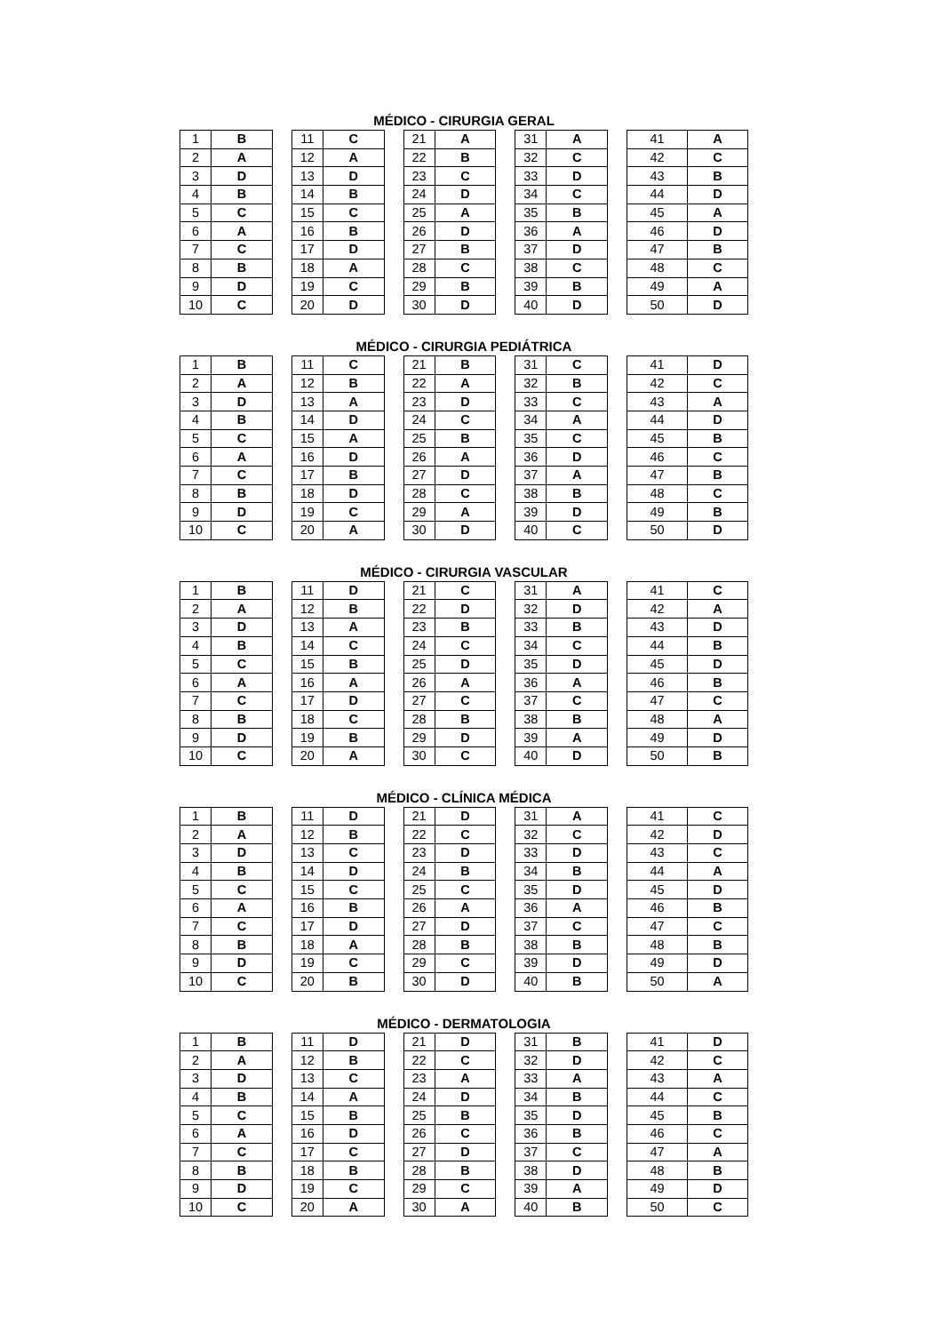MÉDICO - CIRURGIA GERAL
| 1 | B | | 11 | C | | 21 | A | | 31 | A | | 41 | A |
| 2 | A | | 12 | A | | 22 | B | | 32 | C | | 42 | C |
| 3 | D | | 13 | D | | 23 | C | | 33 | D | | 43 | B |
| 4 | B | | 14 | B | | 24 | D | | 34 | C | | 44 | D |
| 5 | C | | 15 | C | | 25 | A | | 35 | B | | 45 | A |
| 6 | A | | 16 | B | | 26 | D | | 36 | A | | 46 | D |
| 7 | C | | 17 | D | | 27 | B | | 37 | D | | 47 | B |
| 8 | B | | 18 | A | | 28 | C | | 38 | C | | 48 | C |
| 9 | D | | 19 | C | | 29 | B | | 39 | B | | 49 | A |
| 10 | C | | 20 | D | | 30 | D | | 40 | D | | 50 | D |
MÉDICO - CIRURGIA PEDIÁTRICA
| 1 | B | | 11 | C | | 21 | B | | 31 | C | | 41 | D |
| 2 | A | | 12 | B | | 22 | A | | 32 | B | | 42 | C |
| 3 | D | | 13 | A | | 23 | D | | 33 | C | | 43 | A |
| 4 | B | | 14 | D | | 24 | C | | 34 | A | | 44 | D |
| 5 | C | | 15 | A | | 25 | B | | 35 | C | | 45 | B |
| 6 | A | | 16 | D | | 26 | A | | 36 | D | | 46 | C |
| 7 | C | | 17 | B | | 27 | D | | 37 | A | | 47 | B |
| 8 | B | | 18 | D | | 28 | C | | 38 | B | | 48 | C |
| 9 | D | | 19 | C | | 29 | A | | 39 | D | | 49 | B |
| 10 | C | | 20 | A | | 30 | D | | 40 | C | | 50 | D |
MÉDICO - CIRURGIA VASCULAR
| 1 | B | | 11 | D | | 21 | C | | 31 | A | | 41 | C |
| 2 | A | | 12 | B | | 22 | D | | 32 | D | | 42 | A |
| 3 | D | | 13 | A | | 23 | B | | 33 | B | | 43 | D |
| 4 | B | | 14 | C | | 24 | C | | 34 | C | | 44 | B |
| 5 | C | | 15 | B | | 25 | D | | 35 | D | | 45 | D |
| 6 | A | | 16 | A | | 26 | A | | 36 | A | | 46 | B |
| 7 | C | | 17 | D | | 27 | C | | 37 | C | | 47 | C |
| 8 | B | | 18 | C | | 28 | B | | 38 | B | | 48 | A |
| 9 | D | | 19 | B | | 29 | D | | 39 | A | | 49 | D |
| 10 | C | | 20 | A | | 30 | C | | 40 | D | | 50 | B |
MÉDICO - CLÍNICA MÉDICA
| 1 | B | | 11 | D | | 21 | D | | 31 | A | | 41 | C |
| 2 | A | | 12 | B | | 22 | C | | 32 | C | | 42 | D |
| 3 | D | | 13 | C | | 23 | D | | 33 | D | | 43 | C |
| 4 | B | | 14 | D | | 24 | B | | 34 | B | | 44 | A |
| 5 | C | | 15 | C | | 25 | C | | 35 | D | | 45 | D |
| 6 | A | | 16 | B | | 26 | A | | 36 | A | | 46 | B |
| 7 | C | | 17 | D | | 27 | D | | 37 | C | | 47 | C |
| 8 | B | | 18 | A | | 28 | B | | 38 | B | | 48 | B |
| 9 | D | | 19 | C | | 29 | C | | 39 | D | | 49 | D |
| 10 | C | | 20 | B | | 30 | D | | 40 | B | | 50 | A |
MÉDICO - DERMATOLOGIA
| 1 | B | | 11 | D | | 21 | D | | 31 | B | | 41 | D |
| 2 | A | | 12 | B | | 22 | C | | 32 | D | | 42 | C |
| 3 | D | | 13 | C | | 23 | A | | 33 | A | | 43 | A |
| 4 | B | | 14 | A | | 24 | D | | 34 | B | | 44 | C |
| 5 | C | | 15 | B | | 25 | B | | 35 | D | | 45 | B |
| 6 | A | | 16 | D | | 26 | C | | 36 | B | | 46 | C |
| 7 | C | | 17 | C | | 27 | D | | 37 | C | | 47 | A |
| 8 | B | | 18 | B | | 28 | B | | 38 | D | | 48 | B |
| 9 | D | | 19 | C | | 29 | C | | 39 | A | | 49 | D |
| 10 | C | | 20 | A | | 30 | A | | 40 | B | | 50 | C |